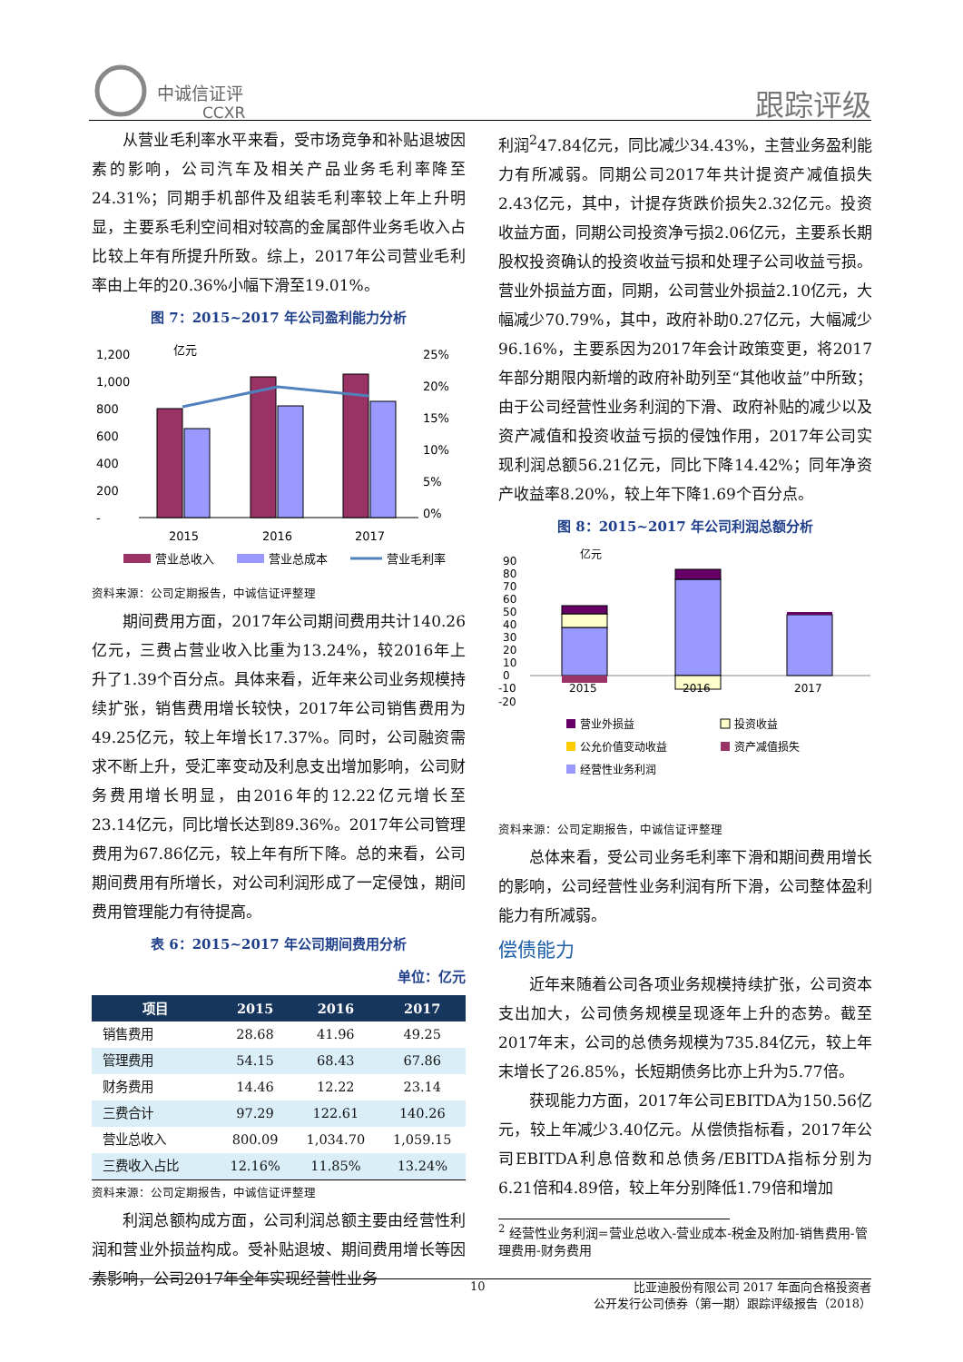中诚信证评
CCXR
跟踪评级
从营业毛利率水平来看，受市场竞争和补贴退坡因素的影响，公司汽车及相关产品业务毛利率降至24.31%；同期手机部件及组装毛利率较上年上升明显，主要系毛利空间相对较高的金属部件业务毛收入占比较上年有所提升所致。综上，2017年公司营业毛利率由上年的20.36%小幅下滑至19.01%。
图 7：2015~2017 年公司盈利能力分析
亿元
1,200
1,000
800
600
400
200
-
25%
20%
15%
10%
5%
0%
2015
2016
2017
营业总收入
营业总成本
营业毛利率
资料来源：公司定期报告，中诚信证评整理
期间费用方面，2017年公司期间费用共计140.26亿元，三费占营业收入比重为13.24%，较2016年上升了1.39个百分点。具体来看，近年来公司业务规模持续扩张，销售费用增长较快，2017年公司销售费用为49.25亿元，较上年增长17.37%。同时，公司融资需求不断上升，受汇率变动及利息支出增加影响，公司财务费用增长明显，由2016年的12.22亿元增长至23.14亿元，同比增长达到89.36%。2017年公司管理费用为67.86亿元，较上年有所下降。总的来看，公司期间费用有所增长，对公司利润形成了一定侵蚀，期间费用管理能力有待提高。
表 6：2015~2017 年公司期间费用分析
单位：亿元
| 项目 | 2015 | 2016 | 2017 |
| --- | --- | --- | --- |
| 销售费用 | 28.68 | 41.96 | 49.25 |
| 管理费用 | 54.15 | 68.43 | 67.86 |
| 财务费用 | 14.46 | 12.22 | 23.14 |
| 三费合计 | 97.29 | 122.61 | 140.26 |
| 营业总收入 | 800.09 | 1,034.70 | 1,059.15 |
| 三费收入占比 | 12.16% | 11.85% | 13.24% |
资料来源：公司定期报告，中诚信证评整理
利润总额构成方面，公司利润总额主要由经营性利润和营业外损益构成。受补贴退坡、期间费用增长等因素影响，公司2017年全年实现经营性业务
利润<sup>2</sup>47.84亿元，同比减少34.43%，主营业务盈利能力有所减弱。同期公司2017年共计提资产减值损失2.43亿元，其中，计提存货跌价损失2.32亿元。投资收益方面，同期公司投资净亏损2.06亿元，主要系长期股权投资确认的投资收益亏损和处理子公司收益亏损。营业外损益方面，同期，公司营业外损益2.10亿元，大幅减少70.79%，其中，政府补助0.27亿元，大幅减少96.16%，主要系因为2017年会计政策变更，将2017年部分期限内新增的政府补助列至“其他收益”中所致；由于公司经营性业务利润的下滑、政府补贴的减少以及资产减值和投资收益亏损的侵蚀作用，2017年公司实现利润总额56.21亿元，同比下降14.42%；同年净资产收益率8.20%，较上年下降1.69个百分点。
图 8：2015~2017 年公司利润总额分析
亿元
90
80
70
60
50
40
30
20
10
0
-10
-20
2015
2016
2017
营业外损益
投资收益
公允价值变动收益
资产减值损失
经营性业务利润
资料来源：公司定期报告，中诚信证评整理
总体来看，受公司业务毛利率下滑和期间费用增长的影响，公司经营性业务利润有所下滑，公司整体盈利能力有所减弱。
偿债能力
近年来随着公司各项业务规模持续扩张，公司资本支出加大，公司债务规模呈现逐年上升的态势。截至2017年末，公司的总债务规模为735.84亿元，较上年末增长了26.85%，长短期债务比亦上升为5.77倍。
获现能力方面，2017年公司EBITDA为150.56亿元，较上年减少3.40亿元。从偿债指标看，2017年公司EBITDA利息倍数和总债务/EBITDA指标分别为6.21倍和4.89倍，较上年分别降低1.79倍和增加
<sup>2</sup> 经营性业务利润=营业总收入-营业成本-税金及附加-销售费用-管理费用-财务费用
10 比亚迪股份有限公司 2017 年面向合格投资者
公开发行公司债券（第一期）跟踪评级报告（2018）